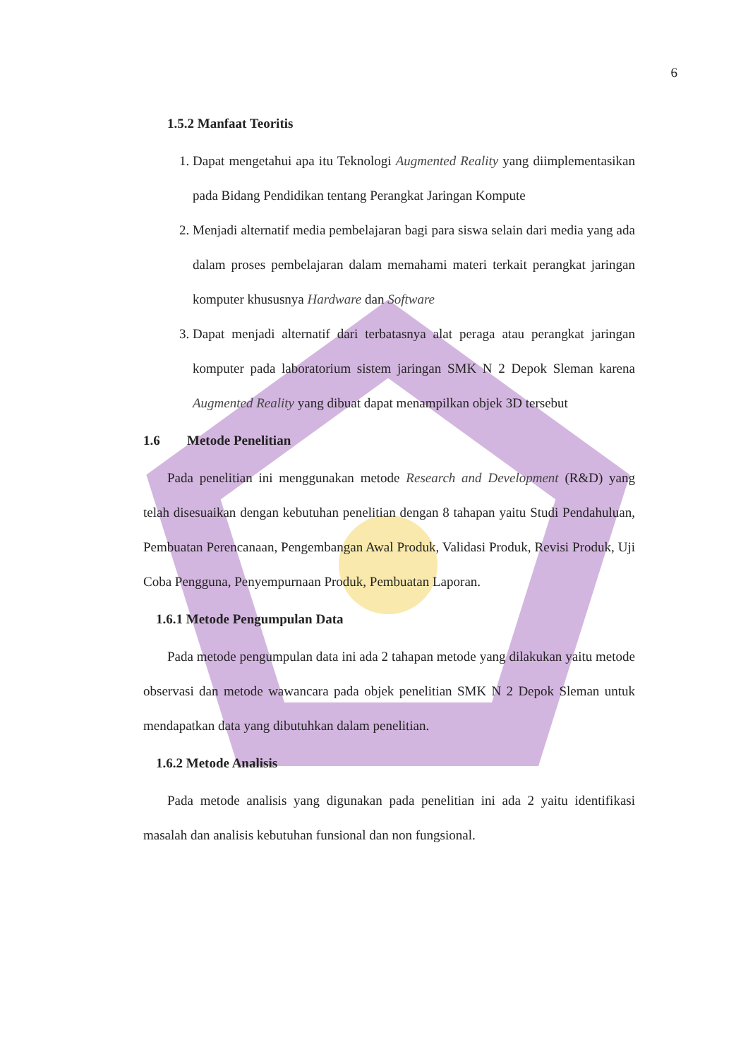6
1.5.2 Manfaat Teoritis
1. Dapat mengetahui apa itu Teknologi Augmented Reality yang diimplementasikan pada Bidang Pendidikan tentang Perangkat Jaringan Kompute
2. Menjadi alternatif media pembelajaran bagi para siswa selain dari media yang ada dalam proses pembelajaran dalam memahami materi terkait perangkat jaringan komputer khususnya Hardware dan Software
3. Dapat menjadi alternatif dari terbatasnya alat peraga atau perangkat jaringan komputer pada laboratorium sistem jaringan SMK N 2 Depok Sleman karena Augmented Reality yang dibuat dapat menampilkan objek 3D tersebut
1.6 Metode Penelitian
Pada penelitian ini menggunakan metode Research and Development (R&D) yang telah disesuaikan dengan kebutuhan penelitian dengan 8 tahapan yaitu Studi Pendahuluan, Pembuatan Perencanaan, Pengembangan Awal Produk, Validasi Produk, Revisi Produk, Uji Coba Pengguna, Penyempurnaan Produk, Pembuatan Laporan.
1.6.1 Metode Pengumpulan Data
Pada metode pengumpulan data ini ada 2 tahapan metode yang dilakukan yaitu metode observasi dan metode wawancara pada objek penelitian SMK N 2 Depok Sleman untuk mendapatkan data yang dibutuhkan dalam penelitian.
1.6.2 Metode Analisis
Pada metode analisis yang digunakan pada penelitian ini ada 2 yaitu identifikasi masalah dan analisis kebutuhan funsional dan non fungsional.